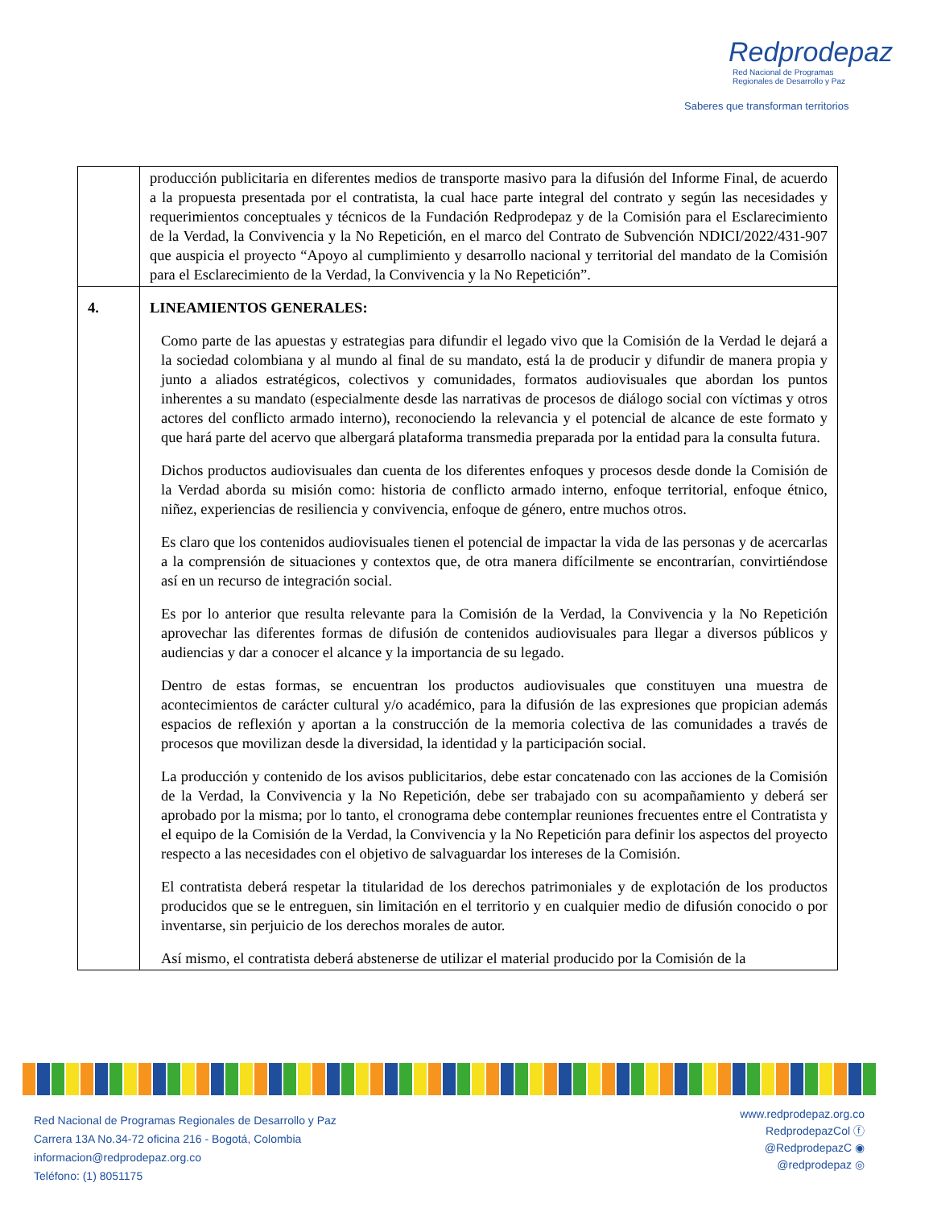Redprodepaz
Red Nacional de Programas
Regionales de Desarrollo y Paz
Saberes que transforman territorios
| | producción publicitaria en diferentes medios de transporte masivo para la difusión del Informe Final, de acuerdo a la propuesta presentada por el contratista, la cual hace parte integral del contrato y según las necesidades y requerimientos conceptuales y técnicos de la Fundación Redprodepaz y de la Comisión para el Esclarecimiento de la Verdad, la Convivencia y la No Repetición, en el marco del Contrato de Subvención NDICI/2022/431-907 que auspicia el proyecto “Apoyo al cumplimiento y desarrollo nacional y territorial del mandato de la Comisión para el Esclarecimiento de la Verdad, la Convivencia y la No Repetición”. |
| 4. | LINEAMIENTOS GENERALES: Como parte de las apuestas y estrategias para difundir el legado vivo que la Comisión de la Verdad le dejará a la sociedad colombiana y al mundo al final de su mandato, está la de producir y difundir de manera propia y junto a aliados estratégicos, colectivos y comunidades, formatos audiovisuales que abordan los puntos inherentes a su mandato (especialmente desde las narrativas de procesos de diálogo social con víctimas y otros actores del conflicto armado interno), reconociendo la relevancia y el potencial de alcance de este formato y que hará parte del acervo que albergará plataforma transmedia preparada por la entidad para la consulta futura. Dichos productos audiovisuales dan cuenta de los diferentes enfoques y procesos desde donde la Comisión de la Verdad aborda su misión como: historia de conflicto armado interno, enfoque territorial, enfoque étnico, niñez, experiencias de resiliencia y convivencia, enfoque de género, entre muchos otros. Es claro que los contenidos audiovisuales tienen el potencial de impactar la vida de las personas y de acercarlas a la comprensión de situaciones y contextos que, de otra manera difícilmente se encontrarían, convirtiéndose así en un recurso de integración social. Es por lo anterior que resulta relevante para la Comisión de la Verdad, la Convivencia y la No Repetición aprovechar las diferentes formas de difusión de contenidos audiovisuales para llegar a diversos públicos y audiencias y dar a conocer el alcance y la importancia de su legado. Dentro de estas formas, se encuentran los productos audiovisuales que constituyen una muestra de acontecimientos de carácter cultural y/o académico, para la difusión de las expresiones que propician además espacios de reflexión y aportan a la construcción de la memoria colectiva de las comunidades a través de procesos que movilizan desde la diversidad, la identidad y la participación social. La producción y contenido de los avisos publicitarios, debe estar concatenado con las acciones de la Comisión de la Verdad, la Convivencia y la No Repetición, debe ser trabajado con su acompañamiento y deberá ser aprobado por la misma; por lo tanto, el cronograma debe contemplar reuniones frecuentes entre el Contratista y el equipo de la Comisión de la Verdad, la Convivencia y la No Repetición para definir los aspectos del proyecto respecto a las necesidades con el objetivo de salvaguardar los intereses de la Comisión. El contratista deberá respetar la titularidad de los derechos patrimoniales y de explotación de los productos producidos que se le entreguen, sin limitación en el territorio y en cualquier medio de difusión conocido o por inventarse, sin perjuicio de los derechos morales de autor. Así mismo, el contratista deberá abstenerse de utilizar el material producido por la Comisión de la |
Red Nacional de Programas Regionales de Desarrollo y Paz
Carrera 13A No.34-72 oficina 216 - Bogotá, Colombia
informacion@redprodepaz.org.co
Teléfono: (1) 8051175
www.redprodepaz.org.co
RedprodepazCol ⓕ
@RedprodepazC ◉
@redprodepaz ◎